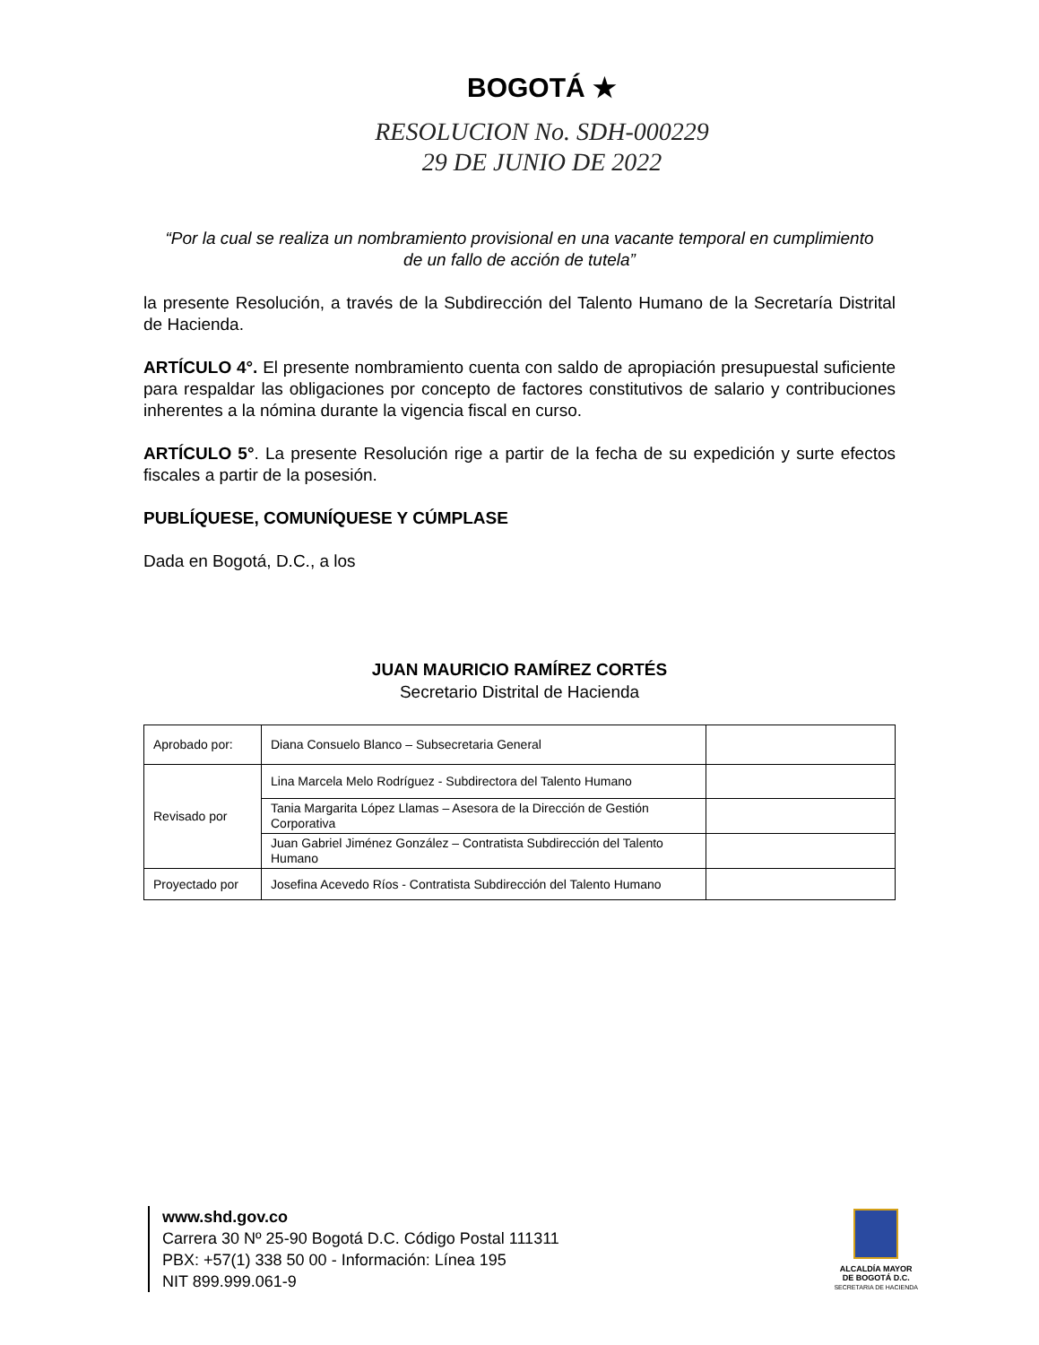BOGOTÁ ★
RESOLUCION No. SDH-000229
29 DE JUNIO DE 2022
“Por la cual se realiza un nombramiento provisional en una vacante temporal en cumplimiento de un fallo de acción de tutela”
la presente Resolución, a través de la Subdirección del Talento Humano de la Secretaría Distrital de Hacienda.
ARTÍCULO 4°. El presente nombramiento cuenta con saldo de apropiación presupuestal suficiente para respaldar las obligaciones por concepto de factores constitutivos de salario y contribuciones inherentes a la nómina durante la vigencia fiscal en curso.
ARTÍCULO 5°. La presente Resolución rige a partir de la fecha de su expedición y surte efectos fiscales a partir de la posesión.
PUBLÍQUESE, COMUNÍQUESE Y CÚMPLASE
Dada en Bogotá, D.C., a los
JUAN MAURICIO RAMÍREZ CORTÉS
Secretario Distrital de Hacienda
| Aprobado por: | Diana Consuelo Blanco – Subsecretaria General | |
| Revisado por | Lina Marcela Melo Rodríguez - Subdirectora del Talento Humano | |
| | Tania Margarita López Llamas – Asesora de la Dirección de Gestión Corporativa | |
| | Juan Gabriel Jiménez González – Contratista Subdirección del Talento Humano | |
| Proyectado por | Josefina Acevedo Ríos - Contratista Subdirección del Talento Humano | |
www.shd.gov.co
Carrera 30 Nº 25-90 Bogotá D.C. Código Postal 111311
PBX: +57(1) 338 50 00 - Información: Línea 195
NIT 899.999.061-9
ALCALDÍA MAYOR
DE BOGOTÁ D.C.
SECRETARIA DE HACIENDA